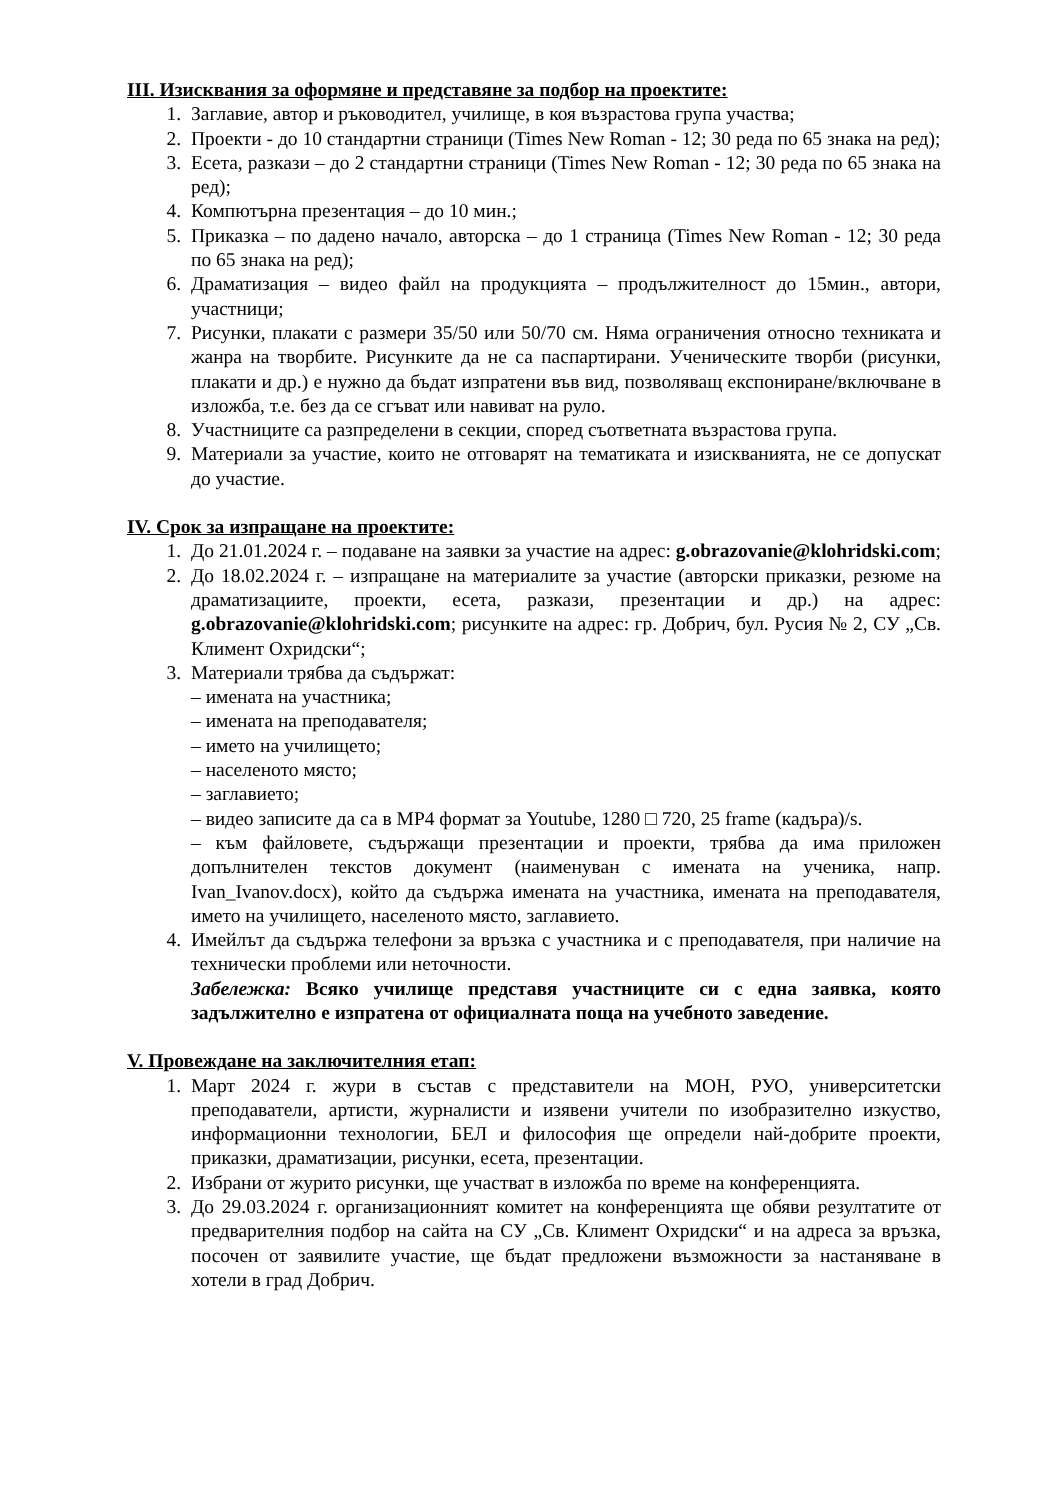III. Изисквания за оформяне и представяне за подбор на проектите:
1. Заглавие, автор и ръководител, училище, в коя възрастова група участва;
2. Проекти - до 10 стандартни страници (Times New Roman - 12; 30 реда по 65 знака на ред);
3. Есета, разкази – до 2 стандартни страници (Times New Roman - 12; 30 реда по 65 знака на ред);
4. Компютърна презентация – до 10 мин.;
5. Приказка – по дадено начало, авторска – до 1 страница (Times New Roman - 12; 30 реда по 65 знака на ред);
6. Драматизация – видео файл на продукцията – продължителност до 15мин., автори, участници;
7. Рисунки, плакати с размери 35/50 или 50/70 см. Няма ограничения относно техниката и жанра на творбите. Рисунките да не са паспартирани. Ученическите творби (рисунки, плакати и др.) е нужно да бъдат изпратени във вид, позволяващ експониране/включване в изложба, т.е. без да се сгъват или навиват на руло.
8. Участниците са разпределени в секции, според съответната възрастова група.
9. Материали за участие, които не отговарят на тематиката и изискванията, не се допускат до участие.
IV. Срок за изпращане на проектите:
1. До 21.01.2024 г. – подаване на заявки за участие на адрес: g.obrazovanie@klohridski.com;
2. До 18.02.2024 г. – изпращане на материалите за участие (авторски приказки, резюме на драматизациите, проекти, есета, разкази, презентации и др.) на адрес: g.obrazovanie@klohridski.com; рисунките на адрес: гр. Добрич, бул. Русия № 2, СУ „Св. Климент Охридски“;
3. Материали трябва да съдържат:
– имената на участника;
– имената на преподавателя;
– името на училището;
– населеното място;
– заглавието;
– видео записите да са в MP4 формат за Youtube, 1280 □ 720, 25 frame (кадъра)/s.
– към файловете, съдържащи презентации и проекти, трябва да има приложен допълнителен текстов документ (наименуван с имената на ученика, напр. Ivan_Ivanov.docx), който да съдържа имената на участника, имената на преподавателя, името на училището, населеното място, заглавието.
4. Имейлът да съдържа телефони за връзка с участника и с преподавателя, при наличие на технически проблеми или неточности.
Забележка: Всяко училище представя участниците си с една заявка, която задължително е изпратена от официалната поща на учебното заведение.
V. Провеждане на заключителния етап:
1. Март 2024 г. жури в състав с представители на МОН, РУО, университетски преподаватели, артисти, журналисти и изявени учители по изобразително изкуство, информационни технологии, БЕЛ и философия ще определи най-добрите проекти, приказки, драматизации, рисунки, есета, презентации.
2. Избрани от журито рисунки, ще участват в изложба по време на конференцията.
3. До 29.03.2024 г. организационният комитет на конференцията ще обяви резултатите от предварителния подбор на сайта на СУ „Св. Климент Охридски“ и на адреса за връзка, посочен от заявилите участие, ще бъдат предложени възможности за настаняване в хотели в град Добрич.